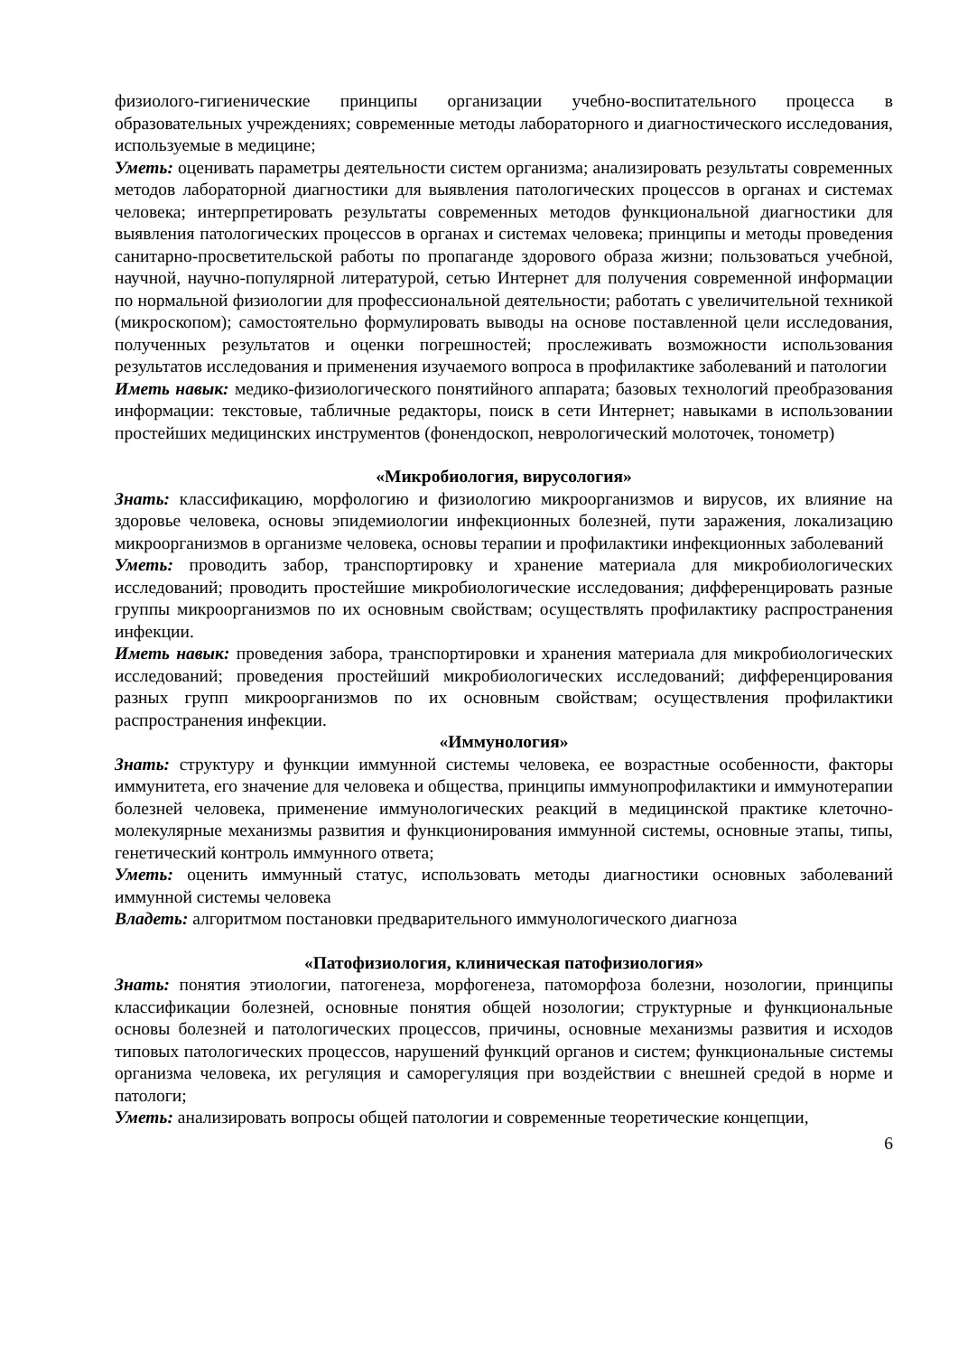физиолого-гигиенические принципы организации учебно-воспитательного процесса в образовательных учреждениях; современные методы лабораторного и диагностического исследования, используемые в медицине;
Уметь: оценивать параметры деятельности систем организма; анализировать результаты современных методов лабораторной диагностики для выявления патологических процессов в органах и системах человека; интерпретировать результаты современных методов функциональной диагностики для выявления патологических процессов в органах и системах человека; принципы и методы проведения санитарно-просветительской работы по пропаганде здорового образа жизни; пользоваться учебной, научной, научно-популярной литературой, сетью Интернет для получения современной информации по нормальной физиологии для профессиональной деятельности; работать с увеличительной техникой (микроскопом); самостоятельно формулировать выводы на основе поставленной цели исследования, полученных результатов и оценки погрешностей; прослеживать возможности использования результатов исследования и применения изучаемого вопроса в профилактике заболеваний и патологии
Иметь навык: медико-физиологического понятийного аппарата; базовых технологий преобразования информации: текстовые, табличные редакторы, поиск в сети Интернет; навыками в использовании простейших медицинских инструментов (фонендоскоп, неврологический молоточек, тонометр)
«Микробиология, вирусология»
Знать: классификацию, морфологию и физиологию микроорганизмов и вирусов, их влияние на здоровье человека, основы эпидемиологии инфекционных болезней, пути заражения, локализацию микроорганизмов в организме человека, основы терапии и профилактики инфекционных заболеваний
Уметь: проводить забор, транспортировку и хранение материала для микробиологических исследований; проводить простейшие микробиологические исследования; дифференцировать разные группы микроорганизмов по их основным свойствам; осуществлять профилактику распространения инфекции.
Иметь навык: проведения забора, транспортировки и хранения материала для микробиологических исследований; проведения простейший микробиологических исследований; дифференцирования разных групп микроорганизмов по их основным свойствам; осуществления профилактики распространения инфекции.
«Иммунология»
Знать: структуру и функции иммунной системы человека, ее возрастные особенности, факторы иммунитета, его значение для человека и общества, принципы иммунопрофилактики и иммунотерапии болезней человека, применение иммунологических реакций в медицинской практике клеточно-молекулярные механизмы развития и функционирования иммунной системы, основные этапы, типы, генетический контроль иммунного ответа;
Уметь: оценить иммунный статус, использовать методы диагностики основных заболеваний иммунной системы человека
Владеть: алгоритмом постановки предварительного иммунологического диагноза
«Патофизиология, клиническая патофизиология»
Знать: понятия этиологии, патогенеза, морфогенеза, патоморфоза болезни, нозологии, принципы классификации болезней, основные понятия общей нозологии; структурные и функциональные основы болезней и патологических процессов, причины, основные механизмы развития и исходов типовых патологических процессов, нарушений функций органов и систем; функциональные системы организма человека, их регуляция и саморегуляция при воздействии с внешней средой в норме и патологи;
Уметь: анализировать вопросы общей патологии и современные теоретические концепции,
6